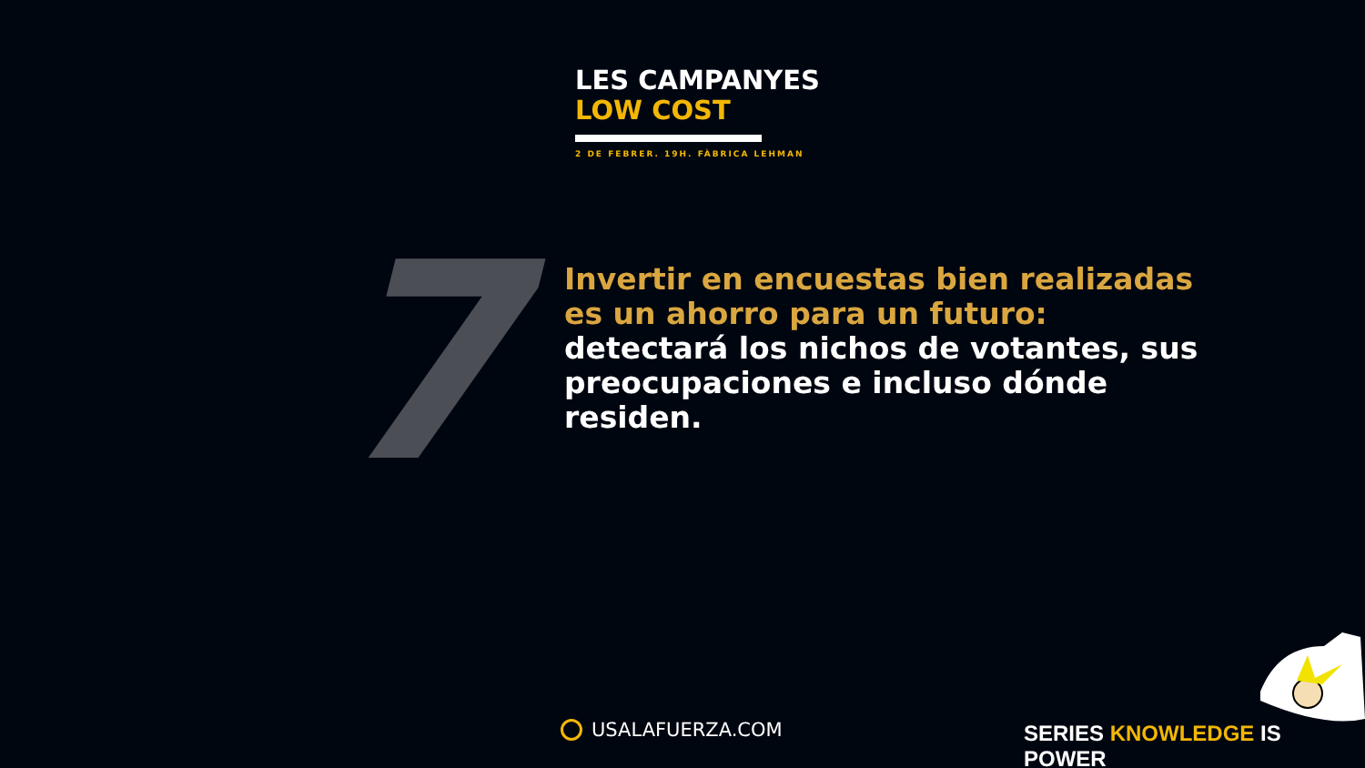LES CAMPANYES
LOW COST
2 DE FEBRER. 19H. FÀBRICA LEHMAN
7
Invertir en encuestas bien realizadas es un ahorro para un futuro: detectará los nichos de votantes, sus preocupaciones e incluso dónde residen.
USALAFUERZA.COM SERIES KNOWLEDGE IS POWER